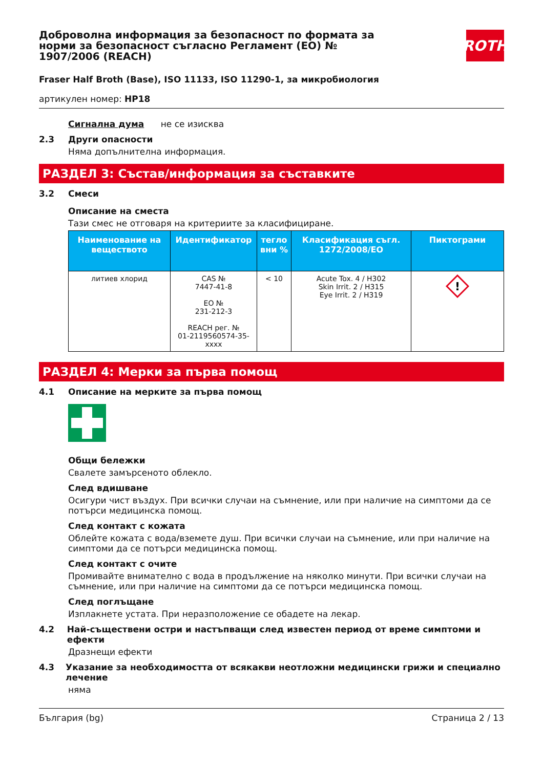ROTH
Доброволна информация за безопасност по формата за норми за безопасност съгласно Регламент (ЕО) № 1907/2006 (REACH)
Fraser Half Broth (Base), ISO 11133, ISO 11290-1, за микробиология
артикулен номер: HP18
Сигнална дума не се изисква
2.3 Други опасности
Няма допълнителна информация.
РАЗДЕЛ 3: Състав/информация за съставките
3.2 Смеси
Описание на сместа
Тази смес не отговаря на критериите за класифициране.
| Наименование на веществото | Идентификатор | тегло вни % | Класификация съгл. 1272/2008/ЕО | Пиктограми |
| --- | --- | --- | --- | --- |
| литиев хлорид | CAS № 7447-41-8 ЕО № 231-212-3 REACH рег. № 01-2119560574-35-xxxx | < 10 | Acute Tox. 4 / H302 Skin Irrit. 2 / H315 Eye Irrit. 2 / H319 | ! |
РАЗДЕЛ 4: Мерки за първа помощ
4.1 Описание на мерките за първа помощ
Общи бележки
Свалете замърсеното облекло.
След вдишване
Осигури чист въздух. При всички случаи на съмнение, или при наличие на симптоми да се потърси медицинска помощ.
След контакт с кожата
Облейте кожата с вода/вземете душ. При всички случаи на съмнение, или при наличие на симптоми да се потърси медицинска помощ.
След контакт с очите
Промивайте внимателно с вода в продължение на няколко минути. При всички случаи на съмнение, или при наличие на симптоми да се потърси медицинска помощ.
След поглъщане
Изплакнете устата. При неразположение се обадете на лекар.
4.2 Най-съществени остри и настъпващи след известен период от време симптоми и ефекти
Дразнещи ефекти
4.3 Указание за необходимостта от всякакви неотложни медицински грижи и специално лечение
няма
България (bg) Страница 2 / 13